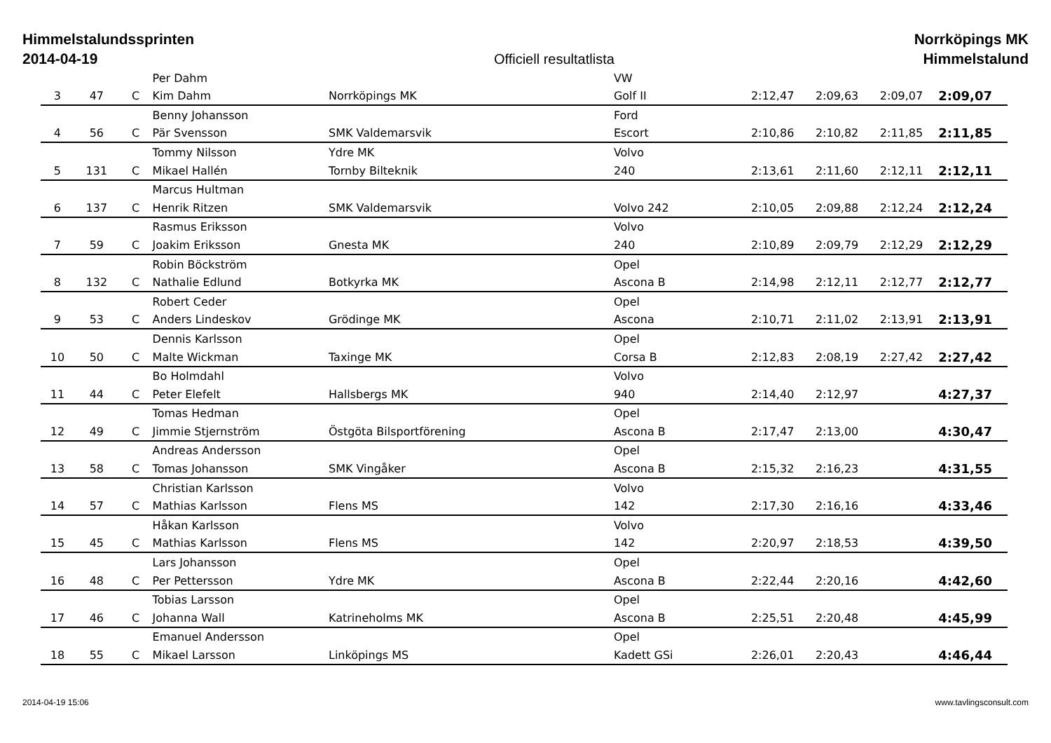Himmelstalundssprinten
2014-04-19
Officiell resultatlista
Norrköpings MK
Himmelstalund
| | | | Per Dahm | | VW | | | | |
| 3 | 47 | C | Kim Dahm | Norrköpings MK | Golf II | 2:12,47 | 2:09,63 | 2:09,07 | 2:09,07 |
| | | | Benny Johansson | | Ford | | | | |
| 4 | 56 | C | Pär Svensson | SMK Valdemarsvik | Escort | 2:10,86 | 2:10,82 | 2:11,85 | 2:11,85 |
| | | | Tommy Nilsson | Ydre MK | Volvo | | | | |
| 5 | 131 | C | Mikael Hallén | Tornby Bilteknik | 240 | 2:13,61 | 2:11,60 | 2:12,11 | 2:12,11 |
| | | | Marcus Hultman | | | | | | |
| 6 | 137 | C | Henrik Ritzen | SMK Valdemarsvik | Volvo 242 | 2:10,05 | 2:09,88 | 2:12,24 | 2:12,24 |
| | | | Rasmus Eriksson | | Volvo | | | | |
| 7 | 59 | C | Joakim Eriksson | Gnesta MK | 240 | 2:10,89 | 2:09,79 | 2:12,29 | 2:12,29 |
| | | | Robin Böckström | | Opel | | | | |
| 8 | 132 | C | Nathalie Edlund | Botkyrka MK | Ascona B | 2:14,98 | 2:12,11 | 2:12,77 | 2:12,77 |
| | | | Robert Ceder | | Opel | | | | |
| 9 | 53 | C | Anders Lindeskov | Grödinge MK | Ascona | 2:10,71 | 2:11,02 | 2:13,91 | 2:13,91 |
| | | | Dennis Karlsson | | Opel | | | | |
| 10 | 50 | C | Malte Wickman | Taxinge MK | Corsa B | 2:12,83 | 2:08,19 | 2:27,42 | 2:27,42 |
| | | | Bo Holmdahl | | Volvo | | | | |
| 11 | 44 | C | Peter Elefelt | Hallsbergs MK | 940 | 2:14,40 | 2:12,97 | | 4:27,37 |
| | | | Tomas Hedman | | Opel | | | | |
| 12 | 49 | C | Jimmie Stjernström | Östgöta Bilsportförening | Ascona B | 2:17,47 | 2:13,00 | | 4:30,47 |
| | | | Andreas Andersson | | Opel | | | | |
| 13 | 58 | C | Tomas Johansson | SMK Vingåker | Ascona B | 2:15,32 | 2:16,23 | | 4:31,55 |
| | | | Christian Karlsson | | Volvo | | | | |
| 14 | 57 | C | Mathias Karlsson | Flens MS | 142 | 2:17,30 | 2:16,16 | | 4:33,46 |
| | | | Håkan Karlsson | | Volvo | | | | |
| 15 | 45 | C | Mathias Karlsson | Flens MS | 142 | 2:20,97 | 2:18,53 | | 4:39,50 |
| | | | Lars Johansson | | Opel | | | | |
| 16 | 48 | C | Per Pettersson | Ydre MK | Ascona B | 2:22,44 | 2:20,16 | | 4:42,60 |
| | | | Tobias Larsson | | Opel | | | | |
| 17 | 46 | C | Johanna Wall | Katrineholms MK | Ascona B | 2:25,51 | 2:20,48 | | 4:45,99 |
| | | | Emanuel Andersson | | Opel | | | | |
| 18 | 55 | C | Mikael Larsson | Linköpings MS | Kadett GSi | 2:26,01 | 2:20,43 | | 4:46,44 |
2014-04-19 15:06 www.tavlingsconsult.com